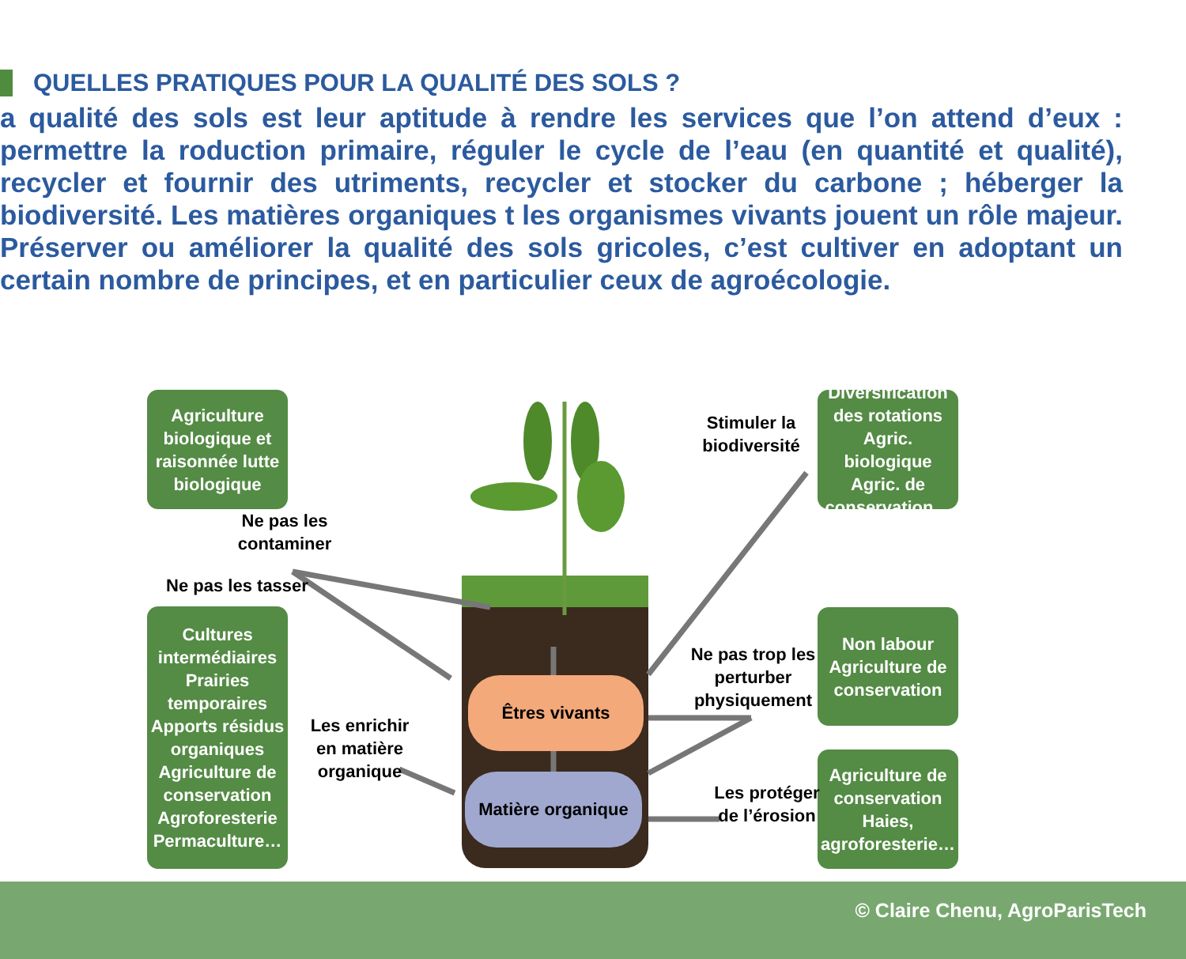QUELLES PRATIQUES POUR LA QUALITÉ DES SOLS ?
a qualité des sols est leur aptitude à rendre les services que l’on attend d’eux : permettre la roduction primaire, réguler le cycle de l’eau (en quantité et qualité), recycler et fournir des utriments, recycler et stocker du carbone ; héberger la biodiversité. Les matières organiques t les organismes vivants jouent un rôle majeur. Préserver ou améliorer la qualité des sols gricoles, c’est cultiver en adoptant un certain nombre de principes, et en particulier ceux de agroécologie.
Êtres vivants
Matière organique
Agriculture biologique et raisonnée lutte biologique
Cultures intermédiaires Prairies temporaires Apports résidus organiques Agriculture de conservation Agroforesterie Permaculture…
Diversification des rotations Agric. biologique Agric. de conservation…
Non labour Agriculture de conservation
Agriculture de conservation Haies, agroforesterie…
Ne pas les contaminer
Ne pas les tasser
Les enrichir en matière organique
Stimuler la biodiversité
Ne pas trop les perturber physiquement
Les protéger de l’érosion
© Claire Chenu, AgroParisTech